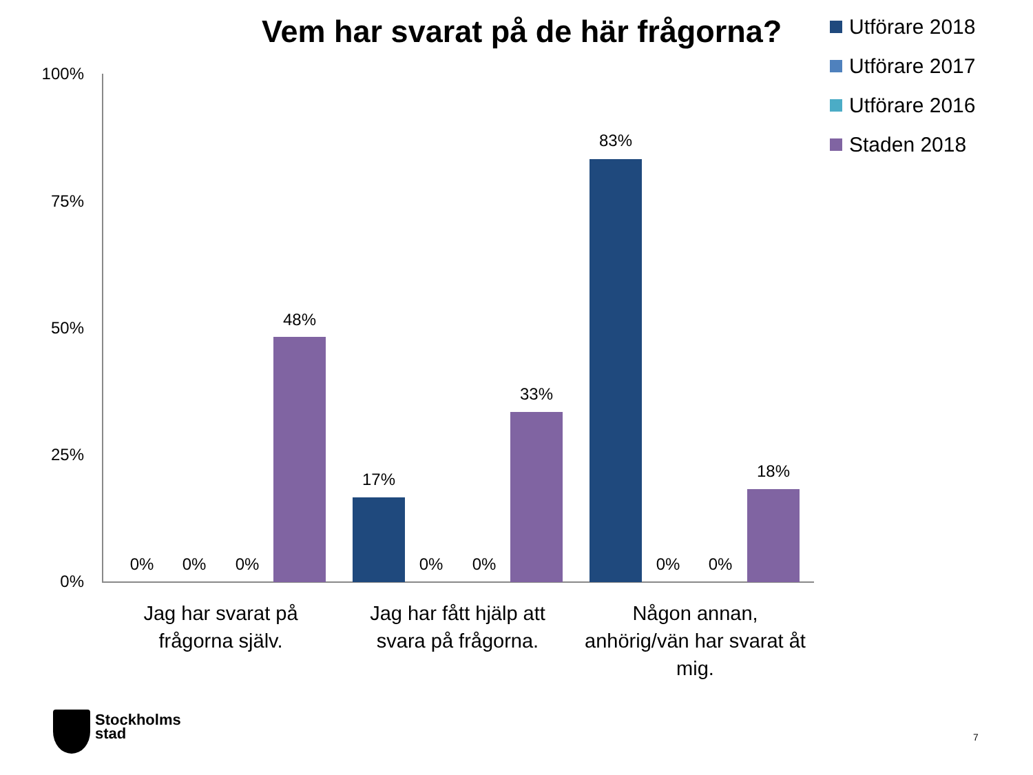Vem har svarat på de här frågorna?
Utförare 2018
Utförare 2017
Utförare 2016
Staden 2018
100%
75%
50%
25%
0%
0% 0% 0%
48%
17%
0% 0%
33%
83%
0% 0%
18%
Jag har svarat på
frågorna själv.
Jag har fått hjälp att
svara på frågorna.
Någon annan,
anhörig/vän har svarat åt
mig.
Stockholms
stad
7